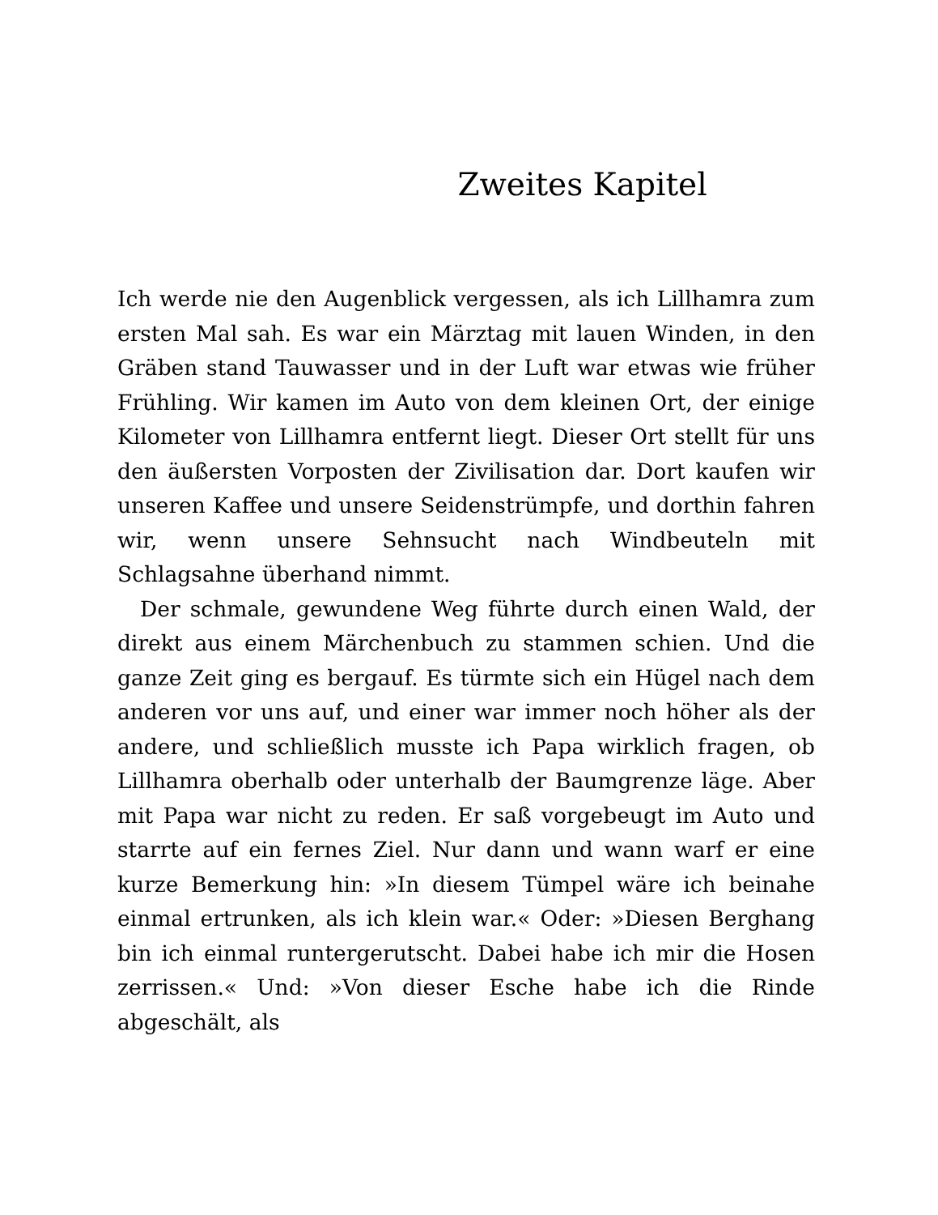Zweites Kapitel
Ich werde nie den Augenblick vergessen, als ich Lillhamra zum ersten Mal sah. Es war ein Märztag mit lauen Winden, in den Gräben stand Tauwasser und in der Luft war etwas wie früher Frühling. Wir kamen im Auto von dem kleinen Ort, der einige Kilometer von Lillhamra entfernt liegt. Dieser Ort stellt für uns den äußersten Vorposten der Zivilisation dar. Dort kaufen wir unseren Kaffee und unsere Seidenstrümpfe, und dorthin fahren wir, wenn unsere Sehnsucht nach Windbeuteln mit Schlagsahne überhand nimmt.
Der schmale, gewundene Weg führte durch einen Wald, der direkt aus einem Märchenbuch zu stammen schien. Und die ganze Zeit ging es bergauf. Es türmte sich ein Hügel nach dem anderen vor uns auf, und einer war immer noch höher als der andere, und schließlich musste ich Papa wirklich fragen, ob Lillhamra oberhalb oder unterhalb der Baumgrenze läge. Aber mit Papa war nicht zu reden. Er saß vorgebeugt im Auto und starrte auf ein fernes Ziel. Nur dann und wann warf er eine kurze Bemerkung hin: »In diesem Tümpel wäre ich beinahe einmal ertrunken, als ich klein war.« Oder: »Diesen Berghang bin ich einmal runtergerutscht. Dabei habe ich mir die Hosen zerrissen.« Und: »Von dieser Esche habe ich die Rinde abgeschält, als